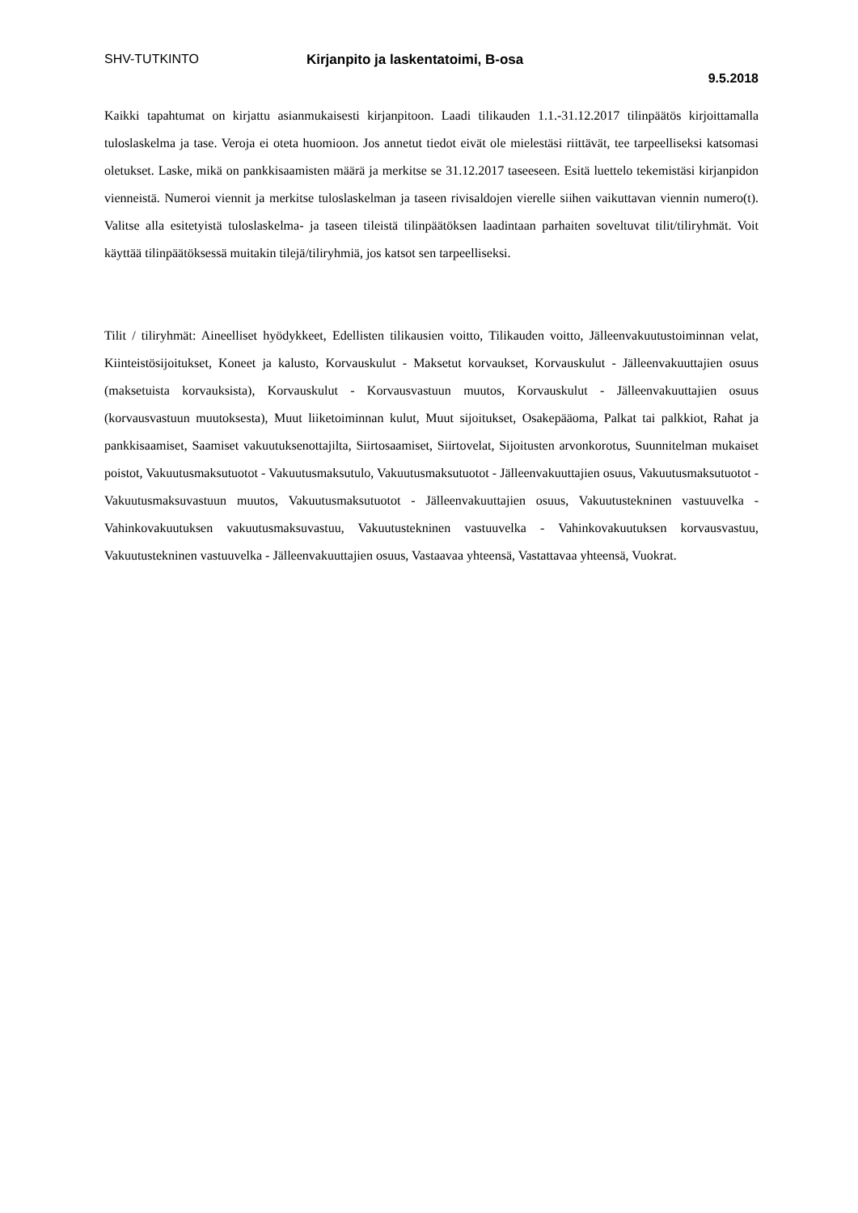SHV-TUTKINTO Kirjanpito ja laskentatoimi, B-osa
9.5.2018
Kaikki tapahtumat on kirjattu asianmukaisesti kirjanpitoon. Laadi tilikauden 1.1.-31.12.2017 tilinpäätös kirjoittamalla tuloslaskelma ja tase. Veroja ei oteta huomioon. Jos annetut tiedot eivät ole mielestäsi riittävät, tee tarpeelliseksi katsomasi oletukset. Laske, mikä on pankkisaamisten määrä ja merkitse se 31.12.2017 taseeseen. Esitä luettelo tekemistäsi kirjanpidon vienneistä. Numeroi viennit ja merkitse tuloslaskelman ja taseen rivisaldojen vierelle siihen vaikuttavan viennin numero(t). Valitse alla esitetyistä tuloslaskelma- ja taseen tileistä tilinpäätöksen laadintaan parhaiten soveltuvat tilit/tiliryhmät. Voit käyttää tilinpäätöksessä muitakin tilejä/tiliryhmiä, jos katsot sen tarpeelliseksi.
Tilit / tiliryhmät: Aineelliset hyödykkeet, Edellisten tilikausien voitto, Tilikauden voitto, Jälleenvakuutustoiminnan velat, Kiinteistösijoitukset, Koneet ja kalusto, Korvauskulut - Maksetut korvaukset, Korvauskulut - Jälleenvakuuttajien osuus (maksetuista korvauksista), Korvauskulut - Korvausvastuun muutos, Korvauskulut - Jälleenvakuuttajien osuus (korvausvastuun muutoksesta), Muut liiketoiminnan kulut, Muut sijoitukset, Osakepääoma, Palkat tai palkkiot, Rahat ja pankkisaamiset, Saamiset vakuutuksenottajilta, Siirtosaamiset, Siirtovelat, Sijoitusten arvonkorotus, Suunnitelman mukaiset poistot, Vakuutusmaksutuotot - Vakuutusmaksutulo, Vakuutusmaksutuotot - Jälleenvakuuttajien osuus, Vakuutusmaksutuotot - Vakuutusmaksuvastuun muutos, Vakuutusmaksutuotot - Jälleenvakuuttajien osuus, Vakuutustekninen vastuuvelka - Vahinkovakuutuksen vakuutusmaksuvastuu, Vakuutustekninen vastuuvelka - Vahinkovakuutuksen korvausvastuu, Vakuutustekninen vastuuvelka - Jälleenvakuuttajien osuus, Vastaavaa yhteensä, Vastattavaa yhteensä, Vuokrat.